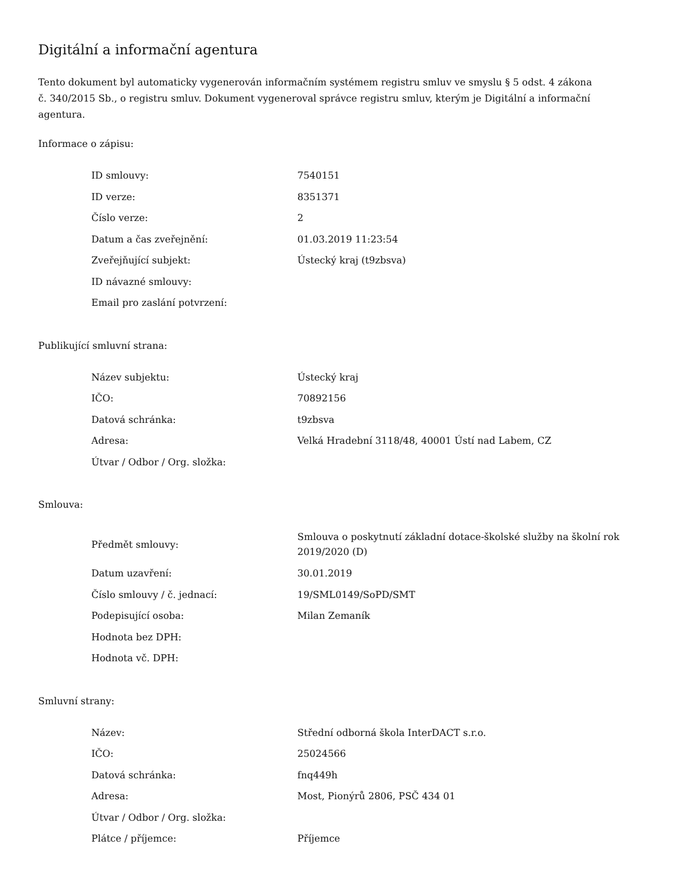Digitální a informační agentura
Tento dokument byl automaticky vygenerován informačním systémem registru smluv ve smyslu § 5 odst. 4 zákona
č. 340/2015 Sb., o registru smluv. Dokument vygeneroval správce registru smluv, kterým je Digitální a informační agentura.
Informace o zápisu:
| ID smlouvy: | 7540151 |
| ID verze: | 8351371 |
| Číslo verze: | 2 |
| Datum a čas zveřejnění: | 01.03.2019 11:23:54 |
| Zveřejňující subjekt: | Ústecký kraj (t9zbsva) |
| ID návazné smlouvy: | |
| Email pro zaslání potvrzení: | |
Publikující smluvní strana:
| Název subjektu: | Ústecký kraj |
| IČO: | 70892156 |
| Datová schránka: | t9zbsva |
| Adresa: | Velká Hradební 3118/48, 40001 Ústí nad Labem, CZ |
| Útvar / Odbor / Org. složka: | |
Smlouva:
| Předmět smlouvy: | Smlouva o poskytnutí základní dotace-školské služby na školní rok 2019/2020 (D) |
| Datum uzavření: | 30.01.2019 |
| Číslo smlouvy / č. jednací: | 19/SML0149/SoPD/SMT |
| Podepisující osoba: | Milan Zemaník |
| Hodnota bez DPH: | |
| Hodnota vč. DPH: | |
Smluvní strany:
| Název: | Střední odborná škola InterDACT s.r.o. |
| IČO: | 25024566 |
| Datová schránka: | fnq449h |
| Adresa: | Most, Pionýrů 2806, PSČ 434 01 |
| Útvar / Odbor / Org. složka: | |
| Plátce / příjemce: | Příjemce |